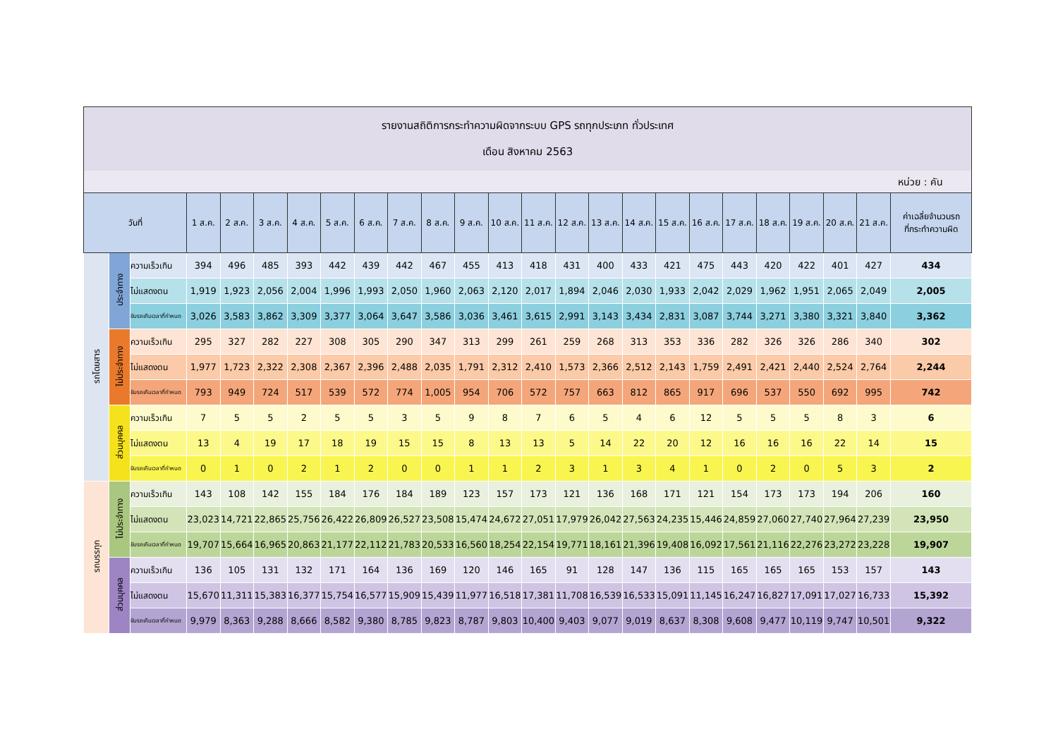รายงานสถิติการกระทำความผิดจากระบบ GPS รถทุกประเภท ทั่วประเทศ
เดือน สิงหาคม 2563
หน่วย : คัน
| วันที่ | | | 1 ส.ค. | 2 ส.ค. | 3 ส.ค. | 4 ส.ค. | 5 ส.ค. | 6 ส.ค. | 7 ส.ค. | 8 ส.ค. | 9 ส.ค. | 10 ส.ค. | 11 ส.ค. | 12 ส.ค. | 13 ส.ค. | 14 ส.ค. | 15 ส.ค. | 16 ส.ค. | 17 ส.ค. | 18 ส.ค. | 19 ส.ค. | 20 ส.ค. | 21 ส.ค. | ค่าเฉลี่ยจำนวนรถ ที่กระทำความผิด |
| --- | --- | --- | --- | --- | --- | --- | --- | --- | --- | --- | --- | --- | --- | --- | --- | --- | --- | --- | --- | --- | --- | --- | --- | --- |
| รถโดยสาร | ประจำทาง | ความเร็วเกิน | 394 | 496 | 485 | 393 | 442 | 439 | 442 | 467 | 455 | 413 | 418 | 431 | 400 | 433 | 421 | 475 | 443 | 420 | 422 | 401 | 427 | 434 |
| | | ไม่แสดงตน | 1,919 | 1,923 | 2,056 | 2,004 | 1,996 | 1,993 | 2,050 | 1,960 | 2,063 | 2,120 | 2,017 | 1,894 | 2,046 | 2,030 | 1,933 | 2,042 | 2,029 | 1,962 | 1,951 | 2,065 | 2,049 | 2,005 |
| | | ขับรถเกินเวลาที่กำหนด | 3,026 | 3,583 | 3,862 | 3,309 | 3,377 | 3,064 | 3,647 | 3,586 | 3,036 | 3,461 | 3,615 | 2,991 | 3,143 | 3,434 | 2,831 | 3,087 | 3,744 | 3,271 | 3,380 | 3,321 | 3,840 | 3,362 |
| | ไม่ประจำทาง | ความเร็วเกิน | 295 | 327 | 282 | 227 | 308 | 305 | 290 | 347 | 313 | 299 | 261 | 259 | 268 | 313 | 353 | 336 | 282 | 326 | 326 | 286 | 340 | 302 |
| | | ไม่แสดงตน | 1,977 | 1,723 | 2,322 | 2,308 | 2,367 | 2,396 | 2,488 | 2,035 | 1,791 | 2,312 | 2,410 | 1,573 | 2,366 | 2,512 | 2,143 | 1,759 | 2,491 | 2,421 | 2,440 | 2,524 | 2,764 | 2,244 |
| | | ขับรถเกินเวลาที่กำหนด | 793 | 949 | 724 | 517 | 539 | 572 | 774 | 1,005 | 954 | 706 | 572 | 757 | 663 | 812 | 865 | 917 | 696 | 537 | 550 | 692 | 995 | 742 |
| | ส่วนบุคคล | ความเร็วเกิน | 7 | 5 | 5 | 2 | 5 | 5 | 3 | 5 | 9 | 8 | 7 | 6 | 5 | 4 | 6 | 12 | 5 | 5 | 5 | 8 | 3 | 6 |
| | | ไม่แสดงตน | 13 | 4 | 19 | 17 | 18 | 19 | 15 | 15 | 8 | 13 | 13 | 5 | 14 | 22 | 20 | 12 | 16 | 16 | 16 | 22 | 14 | 15 |
| | | ขับรถเกินเวลาที่กำหนด | 0 | 1 | 0 | 2 | 1 | 2 | 0 | 0 | 1 | 1 | 2 | 3 | 1 | 3 | 4 | 1 | 0 | 2 | 0 | 5 | 3 | 2 |
| รถบรรทุก | ไม่ประจำทาง | ความเร็วเกิน | 143 | 108 | 142 | 155 | 184 | 176 | 184 | 189 | 123 | 157 | 173 | 121 | 136 | 168 | 171 | 121 | 154 | 173 | 173 | 194 | 206 | 160 |
| | | ไม่แสดงตน | 23,023 | 14,721 | 22,865 | 25,756 | 26,422 | 26,809 | 26,527 | 23,508 | 15,474 | 24,672 | 27,051 | 17,979 | 26,042 | 27,563 | 24,235 | 15,446 | 24,859 | 27,060 | 27,740 | 27,964 | 27,239 | 23,950 |
| | | ขับรถเกินเวลาที่กำหนด | 19,707 | 15,664 | 16,965 | 20,863 | 21,177 | 22,112 | 21,783 | 20,533 | 16,560 | 18,254 | 22,154 | 19,771 | 18,161 | 21,396 | 19,408 | 16,092 | 17,561 | 21,116 | 22,276 | 23,272 | 23,228 | 19,907 |
| | ส่วนบุคคล | ความเร็วเกิน | 136 | 105 | 131 | 132 | 171 | 164 | 136 | 169 | 120 | 146 | 165 | 91 | 128 | 147 | 136 | 115 | 165 | 165 | 165 | 153 | 157 | 143 |
| | | ไม่แสดงตน | 15,670 | 11,311 | 15,383 | 16,377 | 15,754 | 16,577 | 15,909 | 15,439 | 11,977 | 16,518 | 17,381 | 11,708 | 16,539 | 16,533 | 15,091 | 11,145 | 16,247 | 16,827 | 17,091 | 17,027 | 16,733 | 15,392 |
| | | ขับรถเกินเวลาที่กำหนด | 9,979 | 8,363 | 9,288 | 8,666 | 8,582 | 9,380 | 8,785 | 9,823 | 8,787 | 9,803 | 10,400 | 9,403 | 9,077 | 9,019 | 8,637 | 8,308 | 9,608 | 9,477 | 10,119 | 9,747 | 10,501 | 9,322 |